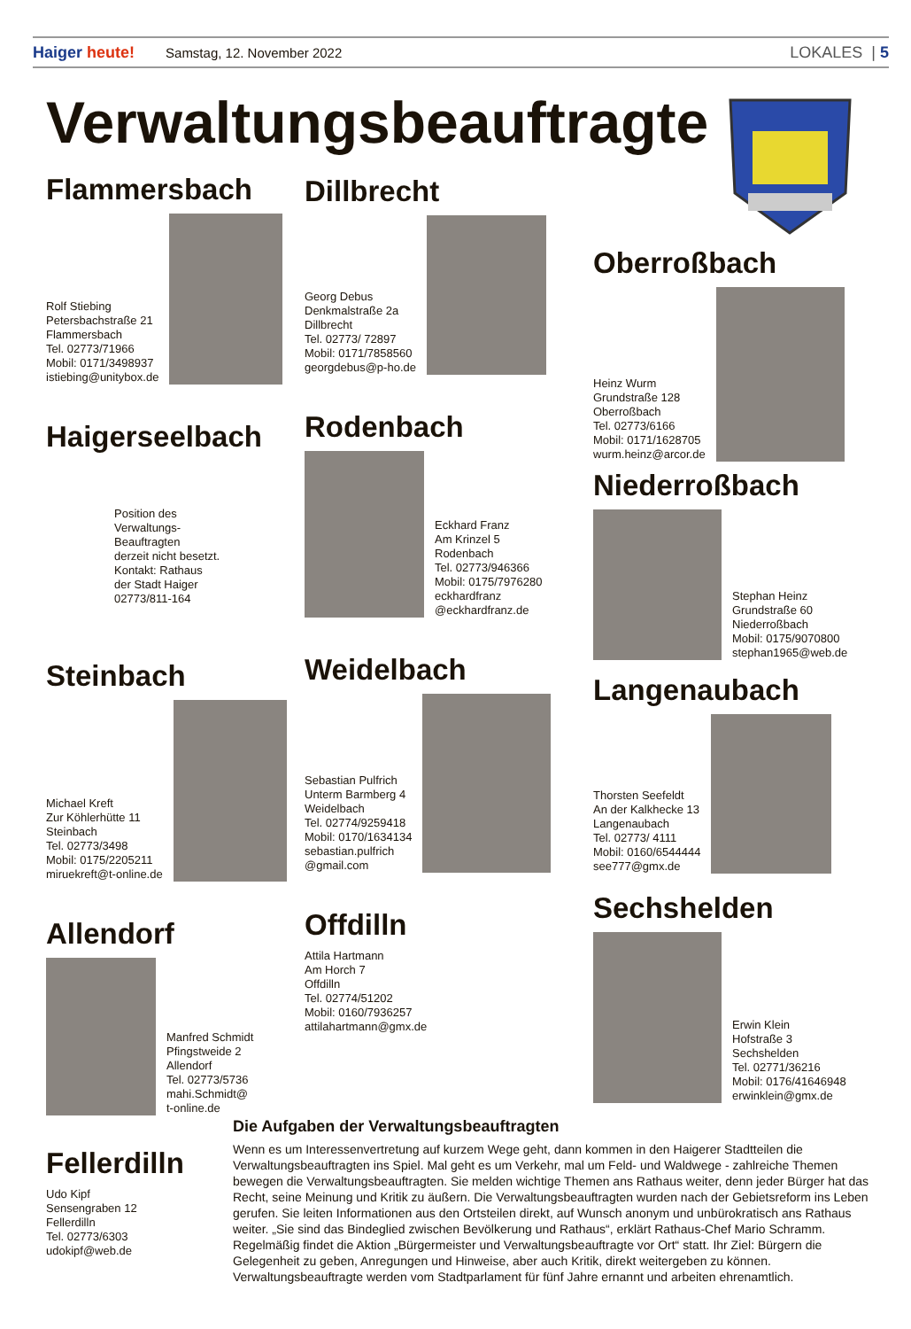Haiger heute! Samstag, 12. November 2022 LOKALES | 5
Verwaltungsbeauftragte
Flammersbach
Rolf Stiebing
Petersbachstraße 21
Flammersbach
Tel. 02773/71966
Mobil: 0171/3498937
istiebing@unitybox.de
Haigerseelbach
Position des
Verwaltungs-
Beauftragten
derzeit nicht besetzt.
Kontakt: Rathaus
der Stadt Haiger
02773/811-164
Steinbach
Michael Kreft
Zur Köhlerhütte 11
Steinbach
Tel. 02773/3498
Mobil: 0175/2205211
miruekreft@t-online.de
Allendorf
Manfred Schmidt
Pfingstweide 2
Allendorf
Tel. 02773/5736
mahi.Schmidt@
t-online.de
Fellerdilln
Udo Kipf
Sensengraben 12
Fellerdilln
Tel. 02773/6303
udokipf@web.de
Dillbrecht
Georg Debus
Denkmalstraße 2a
Dillbrecht
Tel. 02773/ 72897
Mobil: 0171/7858560
georgdebus@p-ho.de
Rodenbach
Eckhard Franz
Am Krinzel 5
Rodenbach
Tel. 02773/946366
Mobil: 0175/7976280
eckhardfranz
@eckhardfranz.de
Weidelbach
Sebastian Pulfrich
Unterm Barmberg 4
Weidelbach
Tel. 02774/9259418
Mobil: 0170/1634134
sebastian.pulfrich
@gmail.com
Offdilln
Attila Hartmann
Am Horch 7
Offdilln
Tel. 02774/51202
Mobil: 0160/7936257
attilahartmann@gmx.de
Oberroßbach
Heinz Wurm
Grundstraße 128
Oberroßbach
Tel. 02773/6166
Mobil: 0171/1628705
wurm.heinz@arcor.de
Niederroßbach
Stephan Heinz
Grundstraße 60
Niederroßbach
Mobil: 0175/9070800
stephan1965@web.de
Langenaubach
Thorsten Seefeldt
An der Kalkhecke 13
Langenaubach
Tel. 02773/ 4111
Mobil: 0160/6544444
see777@gmx.de
Sechshelden
Erwin Klein
Hofstraße 3
Sechshelden
Tel. 02771/36216
Mobil: 0176/41646948
erwinklein@gmx.de
Die Aufgaben der Verwaltungsbeauftragten
Wenn es um Interessenvertretung auf kurzem Wege geht, dann kommen in den Haigerer Stadtteilen die Verwaltungsbeauftragten ins Spiel. Mal geht es um Verkehr, mal um Feld- und Waldwege - zahlreiche Themen bewegen die Verwaltungsbeauftragten. Sie melden wichtige Themen ans Rathaus weiter, denn jeder Bürger hat das Recht, seine Meinung und Kritik zu äußern. Die Verwaltungsbeauftragten wurden nach der Gebietsreform ins Leben gerufen. Sie leiten Informationen aus den Ortsteilen direkt, auf Wunsch anonym und unbürokratisch ans Rathaus weiter. „Sie sind das Bindeglied zwischen Bevölkerung und Rathaus“, erklärt Rathaus-Chef Mario Schramm. Regelmäßig findet die Aktion „Bürgermeister und Verwaltungsbeauftragte vor Ort“ statt. Ihr Ziel: Bürgern die Gelegenheit zu geben, Anregungen und Hinweise, aber auch Kritik, direkt weitergeben zu können. Verwaltungsbeauftragte werden vom Stadtparlament für fünf Jahre ernannt und arbeiten ehrenamtlich.